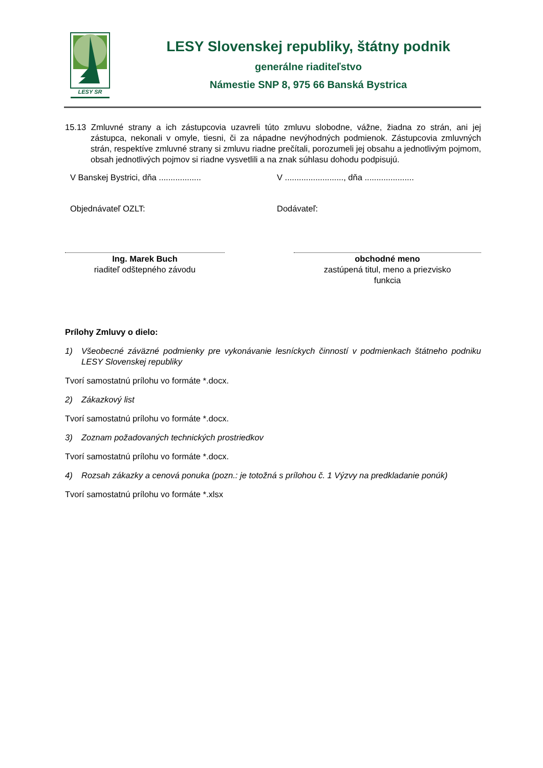LESY SR
LESY Slovenskej republiky, štátny podnik
generálne riaditeľstvo
Námestie SNP 8, 975 66 Banská Bystrica
15.13 Zmluvné strany a ich zástupcovia uzavreli túto zmluvu slobodne, vážne, žiadna zo strán, ani jej zástupca, nekonali v omyle, tiesni, či za nápadne nevýhodných podmienok. Zástupcovia zmluvných strán, respektíve zmluvné strany si zmluvu riadne prečítali, porozumeli jej obsahu a jednotlivým pojmom, obsah jednotlivých pojmov si riadne vysvetlili a na znak súhlasu dohodu podpisujú.
V Banskej Bystrici, dňa ..................
V ........................., dňa .....................
Objednávateľ OZLT: Dodávateľ:
Ing. Marek Buch
riaditeľ odštepného závodu
obchodné meno
zastúpená titul, meno a priezvisko
funkcia
Prílohy Zmluvy o dielo:
1) Všeobecné záväzné podmienky pre vykonávanie lesníckych činností v podmienkach štátneho podniku LESY Slovenskej republiky
Tvorí samostatnú prílohu vo formáte *.docx.
2) Zákazkový list
Tvorí samostatnú prílohu vo formáte *.docx.
3) Zoznam požadovaných technických prostriedkov
Tvorí samostatnú prílohu vo formáte *.docx.
4) Rozsah zákazky a cenová ponuka (pozn.: je totožná s prílohou č. 1 Výzvy na predkladanie ponúk)
Tvorí samostatnú prílohu vo formáte *.xlsx